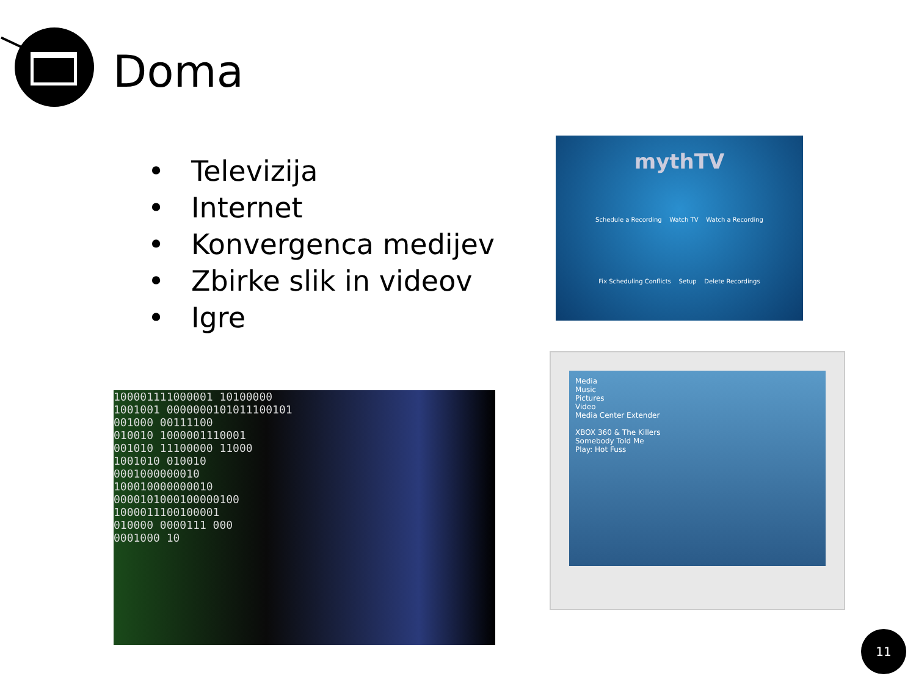Doma
• Televizija
• Internet
• Konvergenca medijev
• Zbirke slik in videov
• Igre
mythTV
Schedule a Recording Watch TV Watch a Recording
Fix Scheduling Conflicts Setup Delete Recordings
100001111000001 10100000
1001001 0000000101011100101
001000 00111100
010010 1000001110001
001010 11100000 11000
1001010 010010
0001000000010
100010000000010
0000101000100000100
1000011100100001
010000 0000111 000
0001000 10
Media
Music
Pictures
Video
Media Center Extender
XBOX 360 & The Killers
Somebody Told Me
Play: Hot Fuss
11